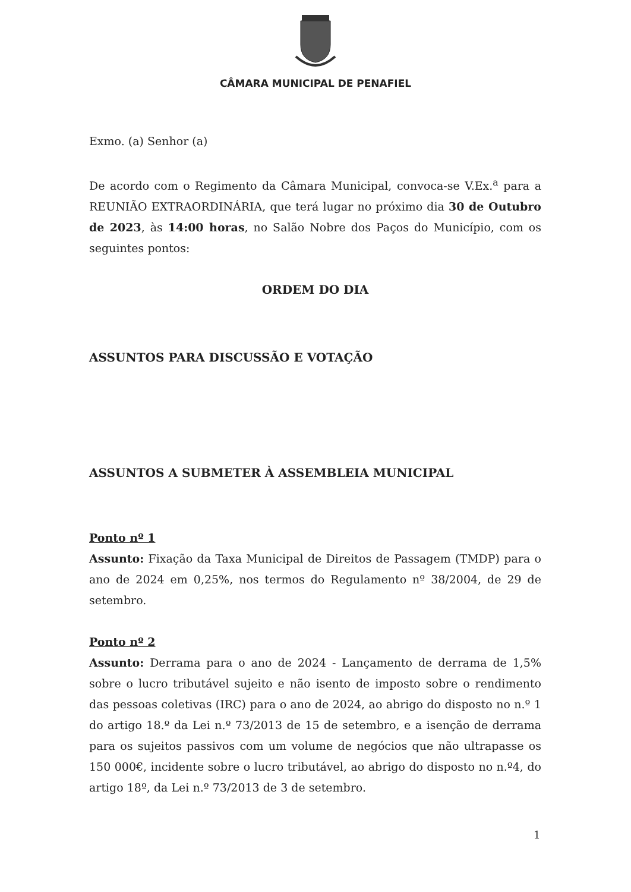CÂMARA MUNICIPAL DE PENAFIEL
Exmo. (a) Senhor (a)
De acordo com o Regimento da Câmara Municipal, convoca-se V.Ex.<sup>a</sup> para a REUNIÃO EXTRAORDINÁRIA, que terá lugar no próximo dia 30 de Outubro de 2023, às 14:00 horas, no Salão Nobre dos Paços do Município, com os seguintes pontos:
ORDEM DO DIA
ASSUNTOS PARA DISCUSSÃO E VOTAÇÃO
ASSUNTOS A SUBMETER À ASSEMBLEIA MUNICIPAL
Ponto nº 1
Assunto: Fixação da Taxa Municipal de Direitos de Passagem (TMDP) para o ano de 2024 em 0,25%, nos termos do Regulamento nº 38/2004, de 29 de setembro.
Ponto nº 2
Assunto: Derrama para o ano de 2024 - Lançamento de derrama de 1,5% sobre o lucro tributável sujeito e não isento de imposto sobre o rendimento das pessoas coletivas (IRC) para o ano de 2024, ao abrigo do disposto no n.º 1 do artigo 18.º da Lei n.º 73/2013 de 15 de setembro, e a isenção de derrama para os sujeitos passivos com um volume de negócios que não ultrapasse os 150 000€, incidente sobre o lucro tributável, ao abrigo do disposto no n.º4, do artigo 18º, da Lei n.º 73/2013 de 3 de setembro.
1